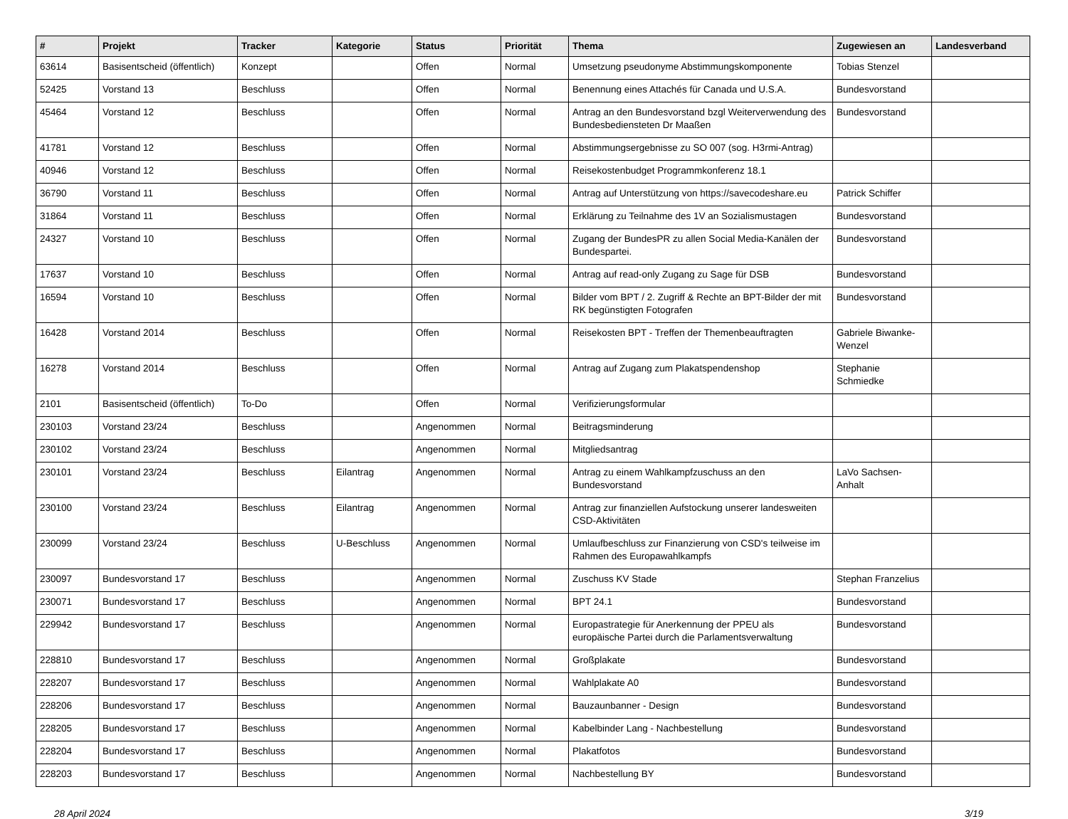| # | Projekt | Tracker | Kategorie | Status | Priorität | Thema | Zugewiesen an | Landesverband |
| --- | --- | --- | --- | --- | --- | --- | --- | --- |
| 63614 | Basisentscheid (öffentlich) | Konzept | | Offen | Normal | Umsetzung pseudonyme Abstimmungskomponente | Tobias Stenzel | |
| 52425 | Vorstand 13 | Beschluss | | Offen | Normal | Benennung eines Attachés für Canada und U.S.A. | Bundesvorstand | |
| 45464 | Vorstand 12 | Beschluss | | Offen | Normal | Antrag an den Bundesvorstand bzgl Weiterverwendung des Bundesbediensteten Dr Maaßen | Bundesvorstand | |
| 41781 | Vorstand 12 | Beschluss | | Offen | Normal | Abstimmungsergebnisse zu SO 007 (sog. H3rmi-Antrag) | | |
| 40946 | Vorstand 12 | Beschluss | | Offen | Normal | Reisekostenbudget Programmkonferenz 18.1 | | |
| 36790 | Vorstand 11 | Beschluss | | Offen | Normal | Antrag auf Unterstützung von https://savecodeshare.eu | Patrick Schiffer | |
| 31864 | Vorstand 11 | Beschluss | | Offen | Normal | Erklärung zu Teilnahme des 1V an Sozialismustagen | Bundesvorstand | |
| 24327 | Vorstand 10 | Beschluss | | Offen | Normal | Zugang der BundesPR zu allen Social Media-Kanälen der Bundespartei. | Bundesvorstand | |
| 17637 | Vorstand 10 | Beschluss | | Offen | Normal | Antrag auf read-only Zugang zu Sage für DSB | Bundesvorstand | |
| 16594 | Vorstand 10 | Beschluss | | Offen | Normal | Bilder vom BPT / 2. Zugriff & Rechte an BPT-Bilder der mit RK begünstigten Fotografen | Bundesvorstand | |
| 16428 | Vorstand 2014 | Beschluss | | Offen | Normal | Reisekosten BPT - Treffen der Themenbeauftragten | Gabriele Biwanke-Wenzel | |
| 16278 | Vorstand 2014 | Beschluss | | Offen | Normal | Antrag auf Zugang zum Plakatspendenshop | Stephanie Schmiedke | |
| 2101 | Basisentscheid (öffentlich) | To-Do | | Offen | Normal | Verifizierungsformular | | |
| 230103 | Vorstand 23/24 | Beschluss | | Angenommen | Normal | Beitragsminderung | | |
| 230102 | Vorstand 23/24 | Beschluss | | Angenommen | Normal | Mitgliedsantrag | | |
| 230101 | Vorstand 23/24 | Beschluss | Eilantrag | Angenommen | Normal | Antrag zu einem Wahlkampfzuschuss an den Bundesvorstand | LaVo Sachsen-Anhalt | |
| 230100 | Vorstand 23/24 | Beschluss | Eilantrag | Angenommen | Normal | Antrag zur finanziellen Aufstockung unserer landesweiten CSD-Aktivitäten | | |
| 230099 | Vorstand 23/24 | Beschluss | U-Beschluss | Angenommen | Normal | Umlaufbeschluss zur Finanzierung von CSD's teilweise im Rahmen des Europawahlkampfs | | |
| 230097 | Bundesvorstand 17 | Beschluss | | Angenommen | Normal | Zuschuss KV Stade | Stephan Franzelius | |
| 230071 | Bundesvorstand 17 | Beschluss | | Angenommen | Normal | BPT 24.1 | Bundesvorstand | |
| 229942 | Bundesvorstand 17 | Beschluss | | Angenommen | Normal | Europastrategie für Anerkennung der PPEU als europäische Partei durch die Parlamentsverwaltung | Bundesvorstand | |
| 228810 | Bundesvorstand 17 | Beschluss | | Angenommen | Normal | Großplakate | Bundesvorstand | |
| 228207 | Bundesvorstand 17 | Beschluss | | Angenommen | Normal | Wahlplakate A0 | Bundesvorstand | |
| 228206 | Bundesvorstand 17 | Beschluss | | Angenommen | Normal | Bauzaunbanner - Design | Bundesvorstand | |
| 228205 | Bundesvorstand 17 | Beschluss | | Angenommen | Normal | Kabelbinder Lang - Nachbestellung | Bundesvorstand | |
| 228204 | Bundesvorstand 17 | Beschluss | | Angenommen | Normal | Plakatfotos | Bundesvorstand | |
| 228203 | Bundesvorstand 17 | Beschluss | | Angenommen | Normal | Nachbestellung BY | Bundesvorstand | |
28 April 2024 3/19